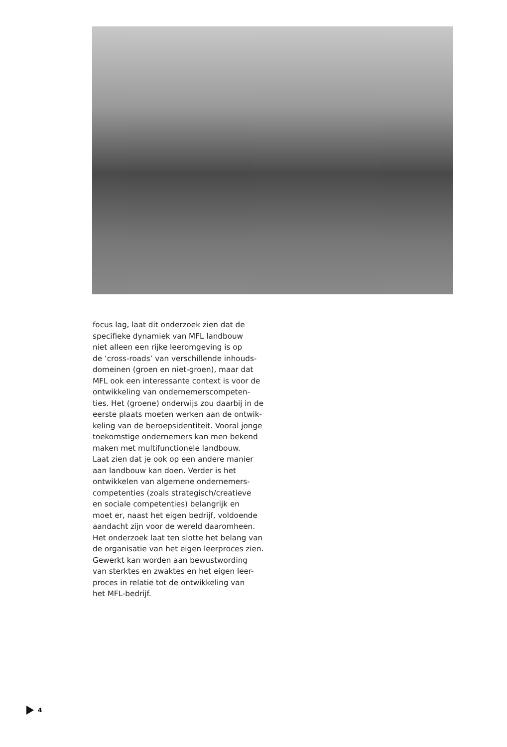focus lag, laat dit onderzoek zien dat de
specifieke dynamiek van MFL landbouw
niet alleen een rijke leeromgeving is op
de ‘cross-roads’ van verschillende inhouds-
domeinen (groen en niet-groen), maar dat
MFL ook een interessante context is voor de
ontwikkeling van ondernemerscompeten-
ties. Het (groene) onderwijs zou daarbij in de
eerste plaats moeten werken aan de ontwik-
keling van de beroepsidentiteit. Vooral jonge
toekomstige ondernemers kan men bekend
maken met multifunctionele landbouw.
Laat zien dat je ook op een andere manier
aan landbouw kan doen. Verder is het
ontwikkelen van algemene ondernemers-
competenties (zoals strategisch/creatieve
en sociale competenties) belangrijk en
moet er, naast het eigen bedrijf, voldoende
aandacht zijn voor de wereld daaromheen.
Het onderzoek laat ten slotte het belang van
de organisatie van het eigen leerproces zien.
Gewerkt kan worden aan bewustwording
van sterktes en zwaktes en het eigen leer-
proces in relatie tot de ontwikkeling van
het MFL-bedrijf.
4